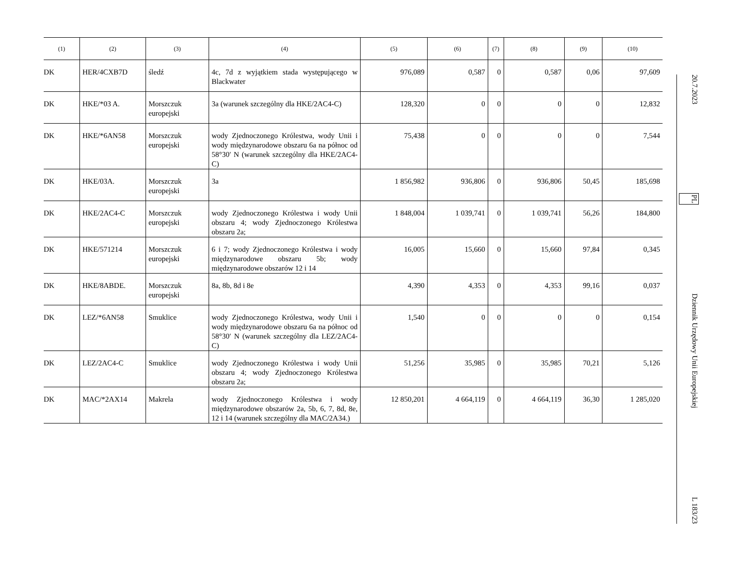| (1) | (2) | (3) | (4) | (5) | (6) | (7) | (8) | (9) | (10) |
| --- | --- | --- | --- | --- | --- | --- | --- | --- | --- |
| DK | HER/4CXB7D | śledź | 4c, 7d z wyjątkiem stada występującego w Blackwater | 976,089 | 0,587 | 0 | 0,587 | 0,06 | 97,609 |
| DK | HKE/*03 A. | Morszczuk europejski | 3a (warunek szczególny dla HKE/2AC4-C) | 128,320 | 0 | 0 | 0 | 0 | 12,832 |
| DK | HKE/*6AN58 | Morszczuk europejski | wody Zjednoczonego Królestwa, wody Unii i wody międzynarodowe obszaru 6a na północ od 58°30′ N (warunek szczególny dla HKE/2AC4-C) | 75,438 | 0 | 0 | 0 | 0 | 7,544 |
| DK | HKE/03A. | Morszczuk europejski | 3a | 1 856,982 | 936,806 | 0 | 936,806 | 50,45 | 185,698 |
| DK | HKE/2AC4-C | Morszczuk europejski | wody Zjednoczonego Królestwa i wody Unii obszaru 4; wody Zjednoczonego Królestwa obszaru 2a; | 1 848,004 | 1 039,741 | 0 | 1 039,741 | 56,26 | 184,800 |
| DK | HKE/571214 | Morszczuk europejski | 6 i 7; wody Zjednoczonego Królestwa i wody międzynarodowe obszaru 5b; wody międzynarodowe obszarów 12 i 14 | 16,005 | 15,660 | 0 | 15,660 | 97,84 | 0,345 |
| DK | HKE/8ABDE. | Morszczuk europejski | 8a, 8b, 8d i 8e | 4,390 | 4,353 | 0 | 4,353 | 99,16 | 0,037 |
| DK | LEZ/*6AN58 | Smuklice | wody Zjednoczonego Królestwa, wody Unii i wody międzynarodowe obszaru 6a na północ od 58°30′ N (warunek szczególny dla LEZ/2AC4-C) | 1,540 | 0 | 0 | 0 | 0 | 0,154 |
| DK | LEZ/2AC4-C | Smuklice | wody Zjednoczonego Królestwa i wody Unii obszaru 4; wody Zjednoczonego Królestwa obszaru 2a; | 51,256 | 35,985 | 0 | 35,985 | 70,21 | 5,126 |
| DK | MAC/*2AX14 | Makrela | wody Zjednoczonego Królestwa i wody międzynarodowe obszarów 2a, 5b, 6, 7, 8d, 8e, 12 i 14 (warunek szczególny dla MAC/2A34.) | 12 850,201 | 4 664,119 | 0 | 4 664,119 | 36,30 | 1 285,020 |
20.7.2023 PL Dziennik Urzędowy Unii Europejskiej L 183/23